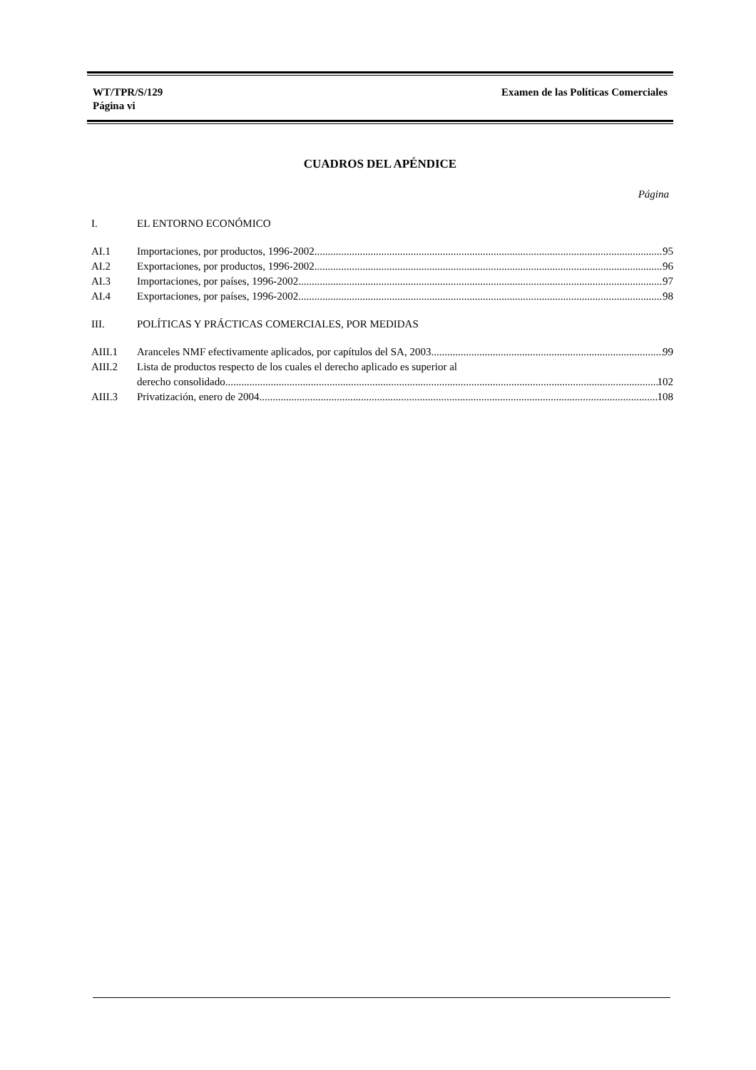WT/TPR/S/129
Página vi
Examen de las Políticas Comerciales
CUADROS DEL APÉNDICE
Página
I. EL ENTORNO ECONÓMICO
AI.1 Importaciones, por productos, 1996-2002 95
AI.2 Exportaciones, por productos, 1996-2002 96
AI.3 Importaciones, por países, 1996-2002 97
AI.4 Exportaciones, por países, 1996-2002 98
III. POLÍTICAS Y PRÁCTICAS COMERCIALES, POR MEDIDAS
AIII.1 Aranceles NMF efectivamente aplicados, por capítulos del SA, 2003 99
AIII.2 Lista de productos respecto de los cuales el derecho aplicado es superior al
derecho consolidado 102
AIII.3 Privatización, enero de 2004 108